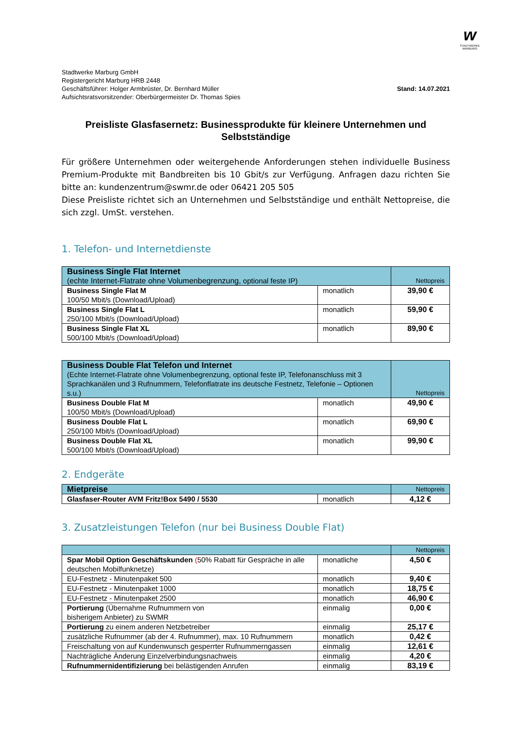w
STADTWERKE MARBURG
Stadtwerke Marburg GmbH
Registergericht Marburg HRB 2448
Geschäftsführer: Holger Armbrüster, Dr. Bernhard Müller
Aufsichtsratsvorsitzender: Oberbürgermeister Dr. Thomas Spies
Stand: 14.07.2021
Preisliste Glasfasernetz: Businessprodukte für kleinere Unternehmen und Selbstständige
Für größere Unternehmen oder weitergehende Anforderungen stehen individuelle Business Premium-Produkte mit Bandbreiten bis 10 Gbit/s zur Verfügung. Anfragen dazu richten Sie bitte an: kundenzentrum@swmr.de oder 06421 205 505
Diese Preisliste richtet sich an Unternehmen und Selbstständige und enthält Nettopreise, die sich zzgl. UmSt. verstehen.
1. Telefon- und Internetdienste
| Business Single Flat Internet (echte Internet-Flatrate ohne Volumenbegrenzung, optional feste IP) | | Nettopreis |
| --- | --- | --- |
| Business Single Flat M 100/50 Mbit/s (Download/Upload) | monatlich | 39,90 € |
| Business Single Flat L 250/100 Mbit/s (Download/Upload) | monatlich | 59,90 € |
| Business Single Flat XL 500/100 Mbit/s (Download/Upload) | monatlich | 89,90 € |
| Business Double Flat Telefon und Internet (Echte Internet-Flatrate ohne Volumenbegrenzung, optional feste IP, Telefonanschluss mit 3 Sprachkanälen und 3 Rufnummern, Telefonflatrate ins deutsche Festnetz, Telefonie – Optionen s.u.) | | Nettopreis |
| --- | --- | --- |
| Business Double Flat M 100/50 Mbit/s (Download/Upload) | monatlich | 49,90 € |
| Business Double Flat L 250/100 Mbit/s (Download/Upload) | monatlich | 69,90 € |
| Business Double Flat XL 500/100 Mbit/s (Download/Upload) | monatlich | 99,90 € |
2. Endgeräte
| Mietpreise | | Nettopreis |
| --- | --- | --- |
| Glasfaser-Router AVM Fritz!Box 5490 / 5530 | monatlich | 4,12 € |
3. Zusatzleistungen Telefon (nur bei Business Double Flat)
| | | Nettopreis |
| --- | --- | --- |
| Spar Mobil Option Geschäftskunden ( 50% Rabatt für Gespräche in alle deutschen Mobilfunknetze) | monatliche | 4,50 € |
| EU-Festnetz - Minutenpaket 500 | monatlich | 9,40 € |
| EU-Festnetz - Minutenpaket 1000 | monatlich | 18,75 € |
| EU-Festnetz - Minutenpaket 2500 | monatlich | 46,90 € |
| Portierung (Übernahme Rufnummern von bisherigem Anbieter) zu SWMR | einmalig | 0,00 € |
| Portierung zu einem anderen Netzbetreiber | einmalig | 25,17 € |
| zusätzliche Rufnummer (ab der 4. Rufnummer), max. 10 Rufnummern | monatlich | 0,42 € |
| Freischaltung von auf Kundenwunsch gesperrter Rufnummerngassen | einmalig | 12,61 € |
| Nachträgliche Änderung Einzelverbindungsnachweis | einmalig | 4,20 € |
| Rufnummernidentifizierung bei belästigenden Anrufen | einmalig | 83,19 € |